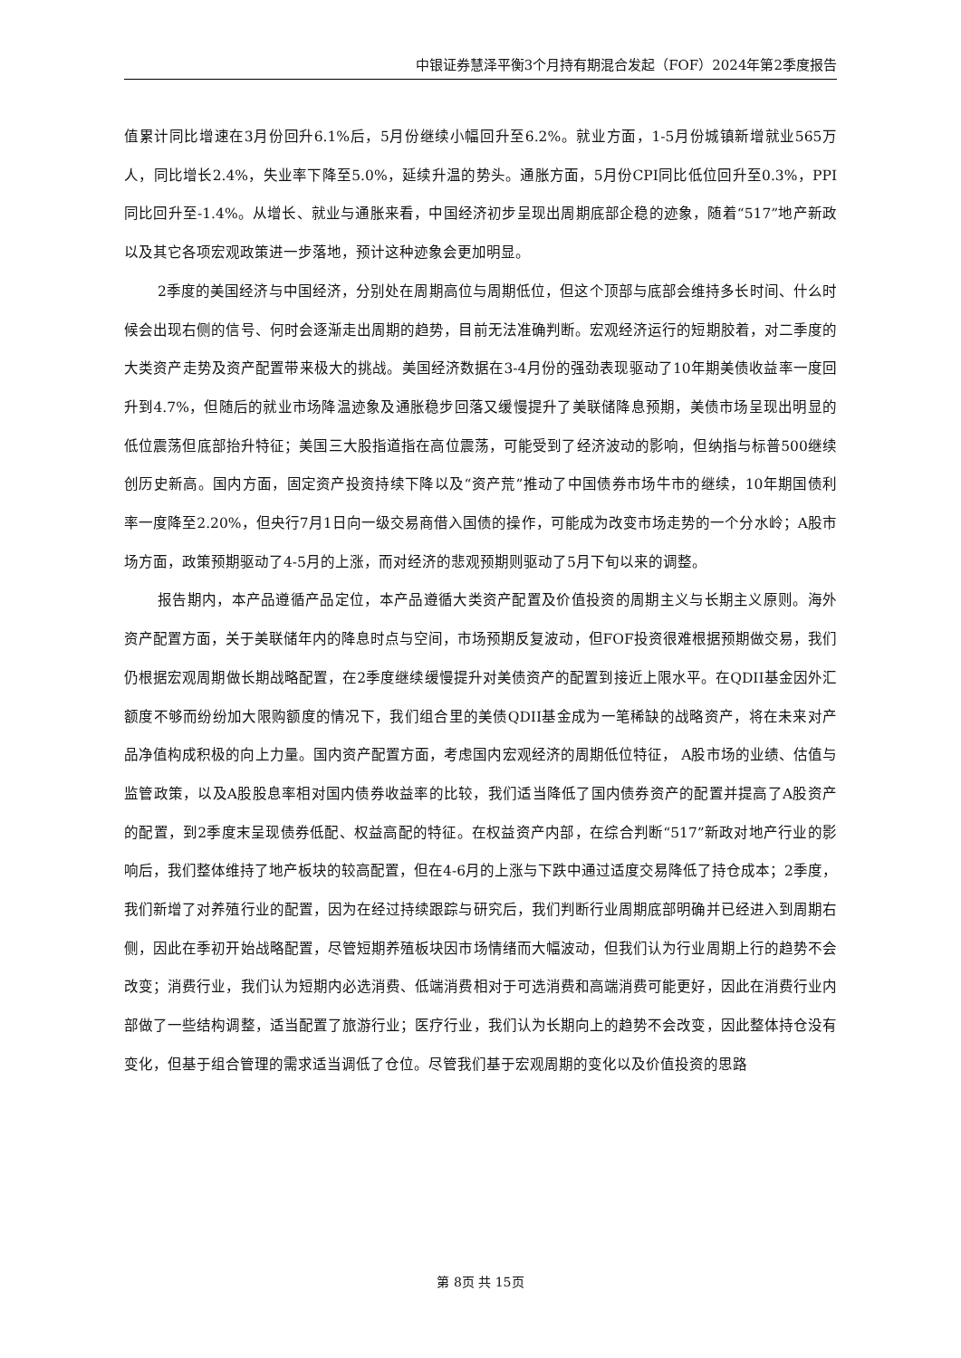中银证券慧泽平衡3个月持有期混合发起（FOF）2024年第2季度报告
值累计同比增速在3月份回升6.1%后，5月份继续小幅回升至6.2%。就业方面，1-5月份城镇新增就业565万人，同比增长2.4%，失业率下降至5.0%，延续升温的势头。通胀方面，5月份CPI同比低位回升至0.3%，PPI同比回升至-1.4%。从增长、就业与通胀来看，中国经济初步呈现出周期底部企稳的迹象，随着“517”地产新政以及其它各项宏观政策进一步落地，预计这种迹象会更加明显。
2季度的美国经济与中国经济，分别处在周期高位与周期低位，但这个顶部与底部会维持多长时间、什么时候会出现右侧的信号、何时会逐渐走出周期的趋势，目前无法准确判断。宏观经济运行的短期胶着，对二季度的大类资产走势及资产配置带来极大的挑战。美国经济数据在3-4月份的强劲表现驱动了10年期美债收益率一度回升到4.7%，但随后的就业市场降温迹象及通胀稳步回落又缓慢提升了美联储降息预期，美债市场呈现出明显的低位震荡但底部抬升特征；美国三大股指道指在高位震荡，可能受到了经济波动的影响，但纳指与标普500继续创历史新高。国内方面，固定资产投资持续下降以及“资产荒”推动了中国债券市场牛市的继续，10年期国债利率一度降至2.20%，但央行7月1日向一级交易商借入国债的操作，可能成为改变市场走势的一个分水岭；A股市场方面，政策预期驱动了4-5月的上涨，而对经济的悲观预期则驱动了5月下旬以来的调整。
报告期内，本产品遵循产品定位，本产品遵循大类资产配置及价值投资的周期主义与长期主义原则。海外资产配置方面，关于美联储年内的降息时点与空间，市场预期反复波动，但FOF投资很难根据预期做交易，我们仍根据宏观周期做长期战略配置，在2季度继续缓慢提升对美债资产的配置到接近上限水平。在QDII基金因外汇额度不够而纷纷加大限购额度的情况下，我们组合里的美债QDII基金成为一笔稀缺的战略资产，将在未来对产品净值构成积极的向上力量。国内资产配置方面，考虑国内宏观经济的周期低位特征， A股市场的业绩、估值与监管政策，以及A股股息率相对国内债券收益率的比较，我们适当降低了国内债券资产的配置并提高了A股资产的配置，到2季度末呈现债券低配、权益高配的特征。在权益资产内部，在综合判断“517”新政对地产行业的影响后，我们整体维持了地产板块的较高配置，但在4-6月的上涨与下跌中通过适度交易降低了持仓成本；2季度，我们新增了对养殖行业的配置，因为在经过持续跟踪与研究后，我们判断行业周期底部明确并已经进入到周期右侧，因此在季初开始战略配置，尽管短期养殖板块因市场情绪而大幅波动，但我们认为行业周期上行的趋势不会改变；消费行业，我们认为短期内必选消费、低端消费相对于可选消费和高端消费可能更好，因此在消费行业内部做了一些结构调整，适当配置了旅游行业；医疗行业，我们认为长期向上的趋势不会改变，因此整体持仓没有变化，但基于组合管理的需求适当调低了仓位。尽管我们基于宏观周期的变化以及价值投资的思路
第 8页 共 15页